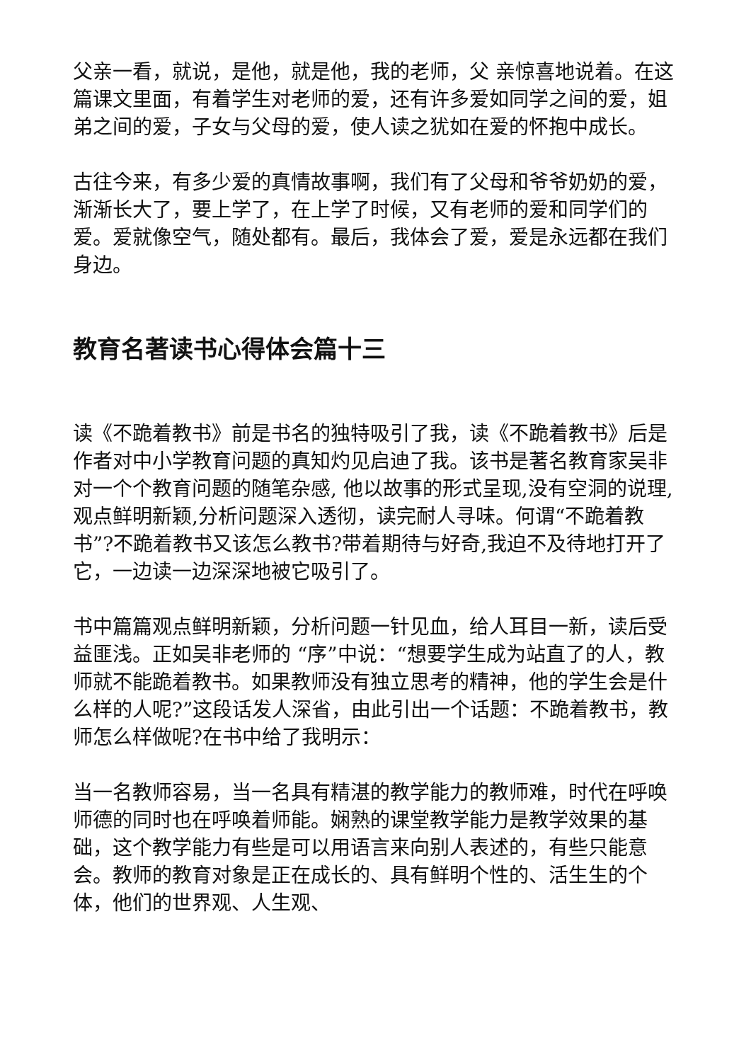父亲一看，就说，是他，就是他，我的老师，父 亲惊喜地说着。在这篇课文里面，有着学生对老师的爱，还有许多爱如同学之间的爱，姐弟之间的爱，子女与父母的爱，使人读之犹如在爱的怀抱中成长。
古往今来，有多少爱的真情故事啊，我们有了父母和爷爷奶奶的爱，渐渐长大了，要上学了，在上学了时候，又有老师的爱和同学们的爱。爱就像空气，随处都有。最后，我体会了爱，爱是永远都在我们身边。
教育名著读书心得体会篇十三
读《不跪着教书》前是书名的独特吸引了我，读《不跪着教书》后是作者对中小学教育问题的真知灼见启迪了我。该书是著名教育家吴非对一个个教育问题的随笔杂感, 他以故事的形式呈现,没有空洞的说理,观点鲜明新颖,分析问题深入透彻，读完耐人寻味。何谓“不跪着教书”?不跪着教书又该怎么教书?带着期待与好奇,我迫不及待地打开了它，一边读一边深深地被它吸引了。
书中篇篇观点鲜明新颖，分析问题一针见血，给人耳目一新，读后受益匪浅。正如吴非老师的 “序”中说：“想要学生成为站直了的人，教师就不能跪着教书。如果教师没有独立思考的精神，他的学生会是什么样的人呢?”这段话发人深省，由此引出一个话题：不跪着教书，教师怎么样做呢?在书中给了我明示：
当一名教师容易，当一名具有精湛的教学能力的教师难，时代在呼唤师德的同时也在呼唤着师能。娴熟的课堂教学能力是教学效果的基础，这个教学能力有些是可以用语言来向别人表述的，有些只能意会。教师的教育对象是正在成长的、具有鲜明个性的、活生生的个体，他们的世界观、人生观、